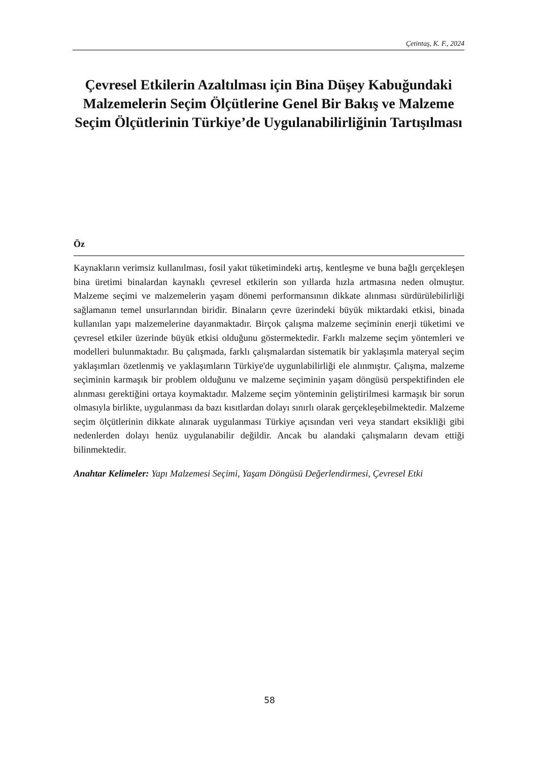Çetintaş, K. F., 2024
Çevresel Etkilerin Azaltılması için Bina Düşey Kabuğundaki Malzemelerin Seçim Ölçütlerine Genel Bir Bakış ve Malzeme Seçim Ölçütlerinin Türkiye’de Uygulanabilirliğinin Tartışılması
Öz
Kaynakların verimsiz kullanılması, fosil yakıt tüketimindeki artış, kentleşme ve buna bağlı gerçekleşen bina üretimi binalardan kaynaklı çevresel etkilerin son yıllarda hızla artmasına neden olmuştur. Malzeme seçimi ve malzemelerin yaşam dönemi performansının dikkate alınması sürdürülebilirliği sağlamanın temel unsurlarından biridir. Binaların çevre üzerindeki büyük miktardaki etkisi, binada kullanılan yapı malzemelerine dayanmaktadır. Birçok çalışma malzeme seçiminin enerji tüketimi ve çevresel etkiler üzerinde büyük etkisi olduğunu göstermektedir. Farklı malzeme seçim yöntemleri ve modelleri bulunmaktadır. Bu çalışmada, farklı çalışmalardan sistematik bir yaklaşımla materyal seçim yaklaşımları özetlenmiş ve yaklaşımların Türkiye'de uygunlabilirliği ele alınmıştır. Çalışma, malzeme seçiminin karmaşık bir problem olduğunu ve malzeme seçiminin yaşam döngüsü perspektifinden ele alınması gerektiğini ortaya koymaktadır. Malzeme seçim yönteminin geliştirilmesi karmaşık bir sorun olmasıyla birlikte, uygulanması da bazı kısıtlardan dolayı sınırlı olarak gerçekleşebilmektedir. Malzeme seçim ölçütlerinin dikkate alınarak uygulanması Türkiye açısından veri veya standart eksikliği gibi nedenlerden dolayı henüz uygulanabilir değildir. Ancak bu alandaki çalışmaların devam ettiği bilinmektedir.
Anahtar Kelimeler: Yapı Malzemesi Seçimi, Yaşam Döngüsü Değerlendirmesi, Çevresel Etki
58